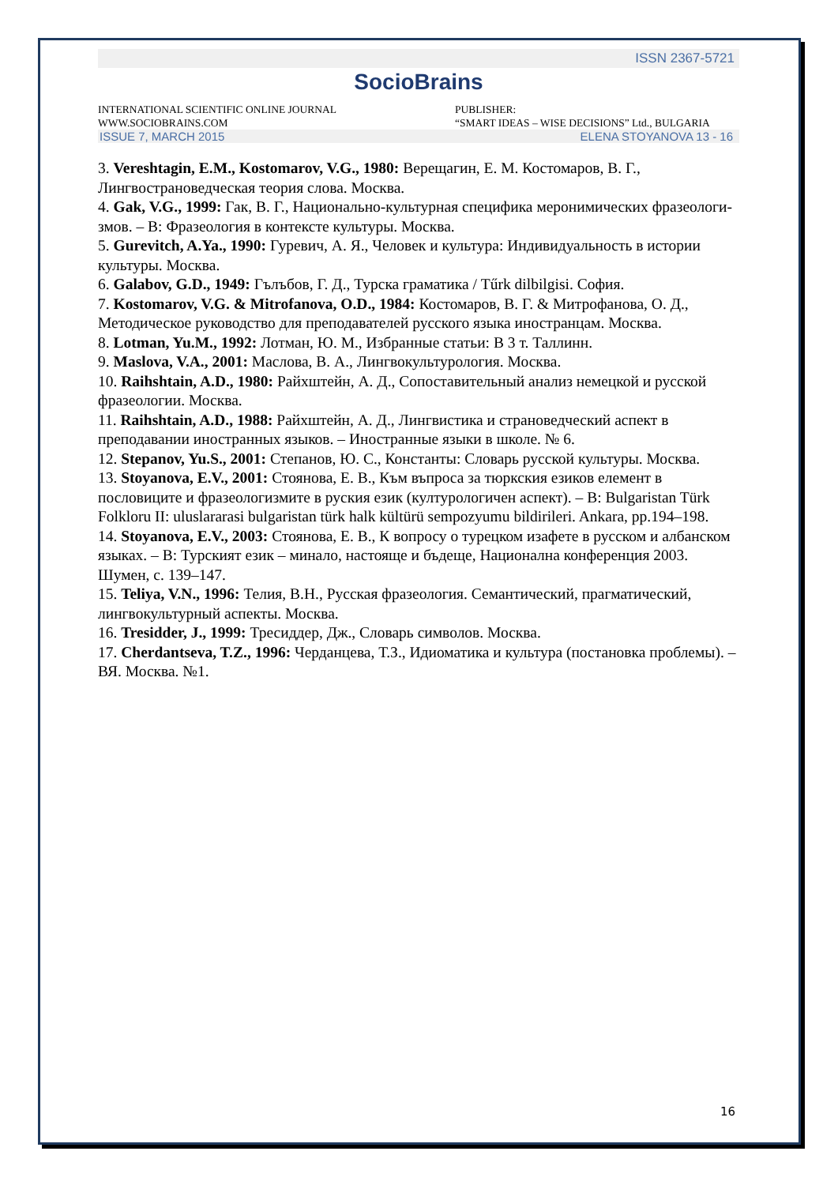ISSN 2367-5721
SocioBrains
INTERNATIONAL SCIENTIFIC ONLINE JOURNAL
WWW.SOCIOBRAINS.COM
PUBLISHER:
“SMART IDEAS – WISE DECISIONS” Ltd., BULGARIA
ISSUE 7, MARCH 2015 ELENA STOYANOVA 13 - 16
3. Vereshtagin, E.M., Kostomarov, V.G., 1980: Верещагин, Е. М. Костомаров, В. Г., Лингвострановедческая теория слова. Москва.
4. Gak, V.G., 1999: Гак, В. Г., Национально-культурная специфика меронимических фразеологи-змов. – В: Фразеология в контексте культуры. Москва.
5. Gurevitch, A.Ya., 1990: Гуревич, А. Я., Человек и культура: Индивидуальность в истории культуры. Москва.
6. Galabov, G.D., 1949: Гълъбов, Г. Д., Турска граматика / Tűrk dilbilgisi. София.
7. Kostomarov, V.G. & Mitrofanova, O.D., 1984: Костомаров, В. Г. & Митрофанова, О. Д., Методическое руководство для преподавателей русского языка иностранцам. Москва.
8. Lotman, Yu.M., 1992: Лотман, Ю. М., Избранные статьи: В 3 т. Таллинн.
9. Maslova, V.A., 2001: Маслова, В. А., Лингвокультурология. Москва.
10. Raihshtain, A.D., 1980: Райхштейн, А. Д., Сопоставительный анализ немецкой и русской фразеологии. Москва.
11. Raihshtain, A.D., 1988: Райхштейн, А. Д., Лингвистика и страноведческий аспект в преподавании иностранных языков. – Иностранные языки в школе. № 6.
12. Stepanov, Yu.S., 2001: Степанов, Ю. С., Константы: Словарь русской культуры. Москва.
13. Stoyanova, E.V., 2001: Стоянова, Е. В., Към въпроса за тюркския езиков елемент в пословиците и фразеологизмите в руския език (културологичен аспект). – В: Bulgaristan Türk Folkloru II: uluslararasi bulgaristan türk halk kültürü sempozyumu bildirileri. Ankara, pp.194–198.
14. Stoyanova, E.V., 2003: Стоянова, Е. В., К вопросу о турецком изафете в русском и албанском языках. – В: Турският език – минало, настояще и бъдеще, Национална конференция 2003. Шумен, с. 139–147.
15. Teliya, V.N., 1996: Телия, В.Н., Русская фразеология. Семантический, прагматический, лингвокультурный аспекты. Москва.
16. Tresidder, J., 1999: Тресиддер, Дж., Словарь символов. Москва.
17. Cherdantseva, T.Z., 1996: Черданцева, Т.З., Идиоматика и культура (постановка проблемы). – ВЯ. Москва. №1.
16